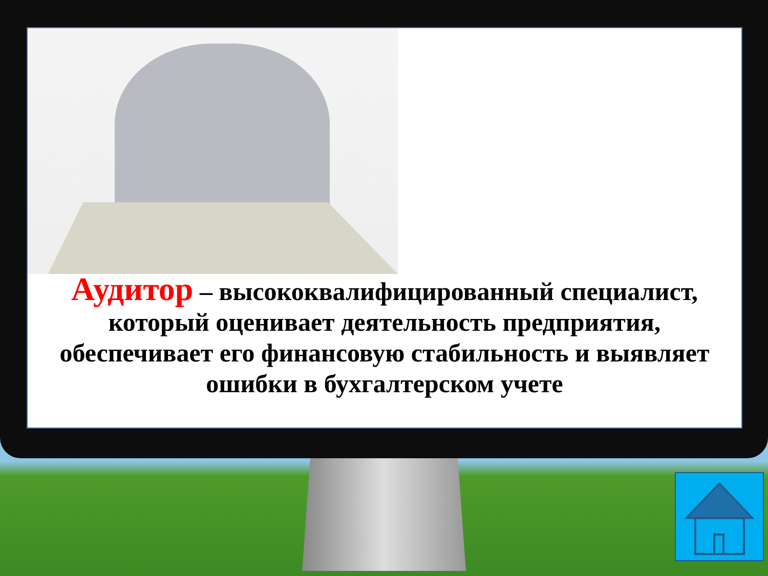Аудитор – высококвалифицированный специалист, который оценивает деятельность предприятия, обеспечивает его финансовую стабильность и выявляет ошибки в бухгалтерском учете